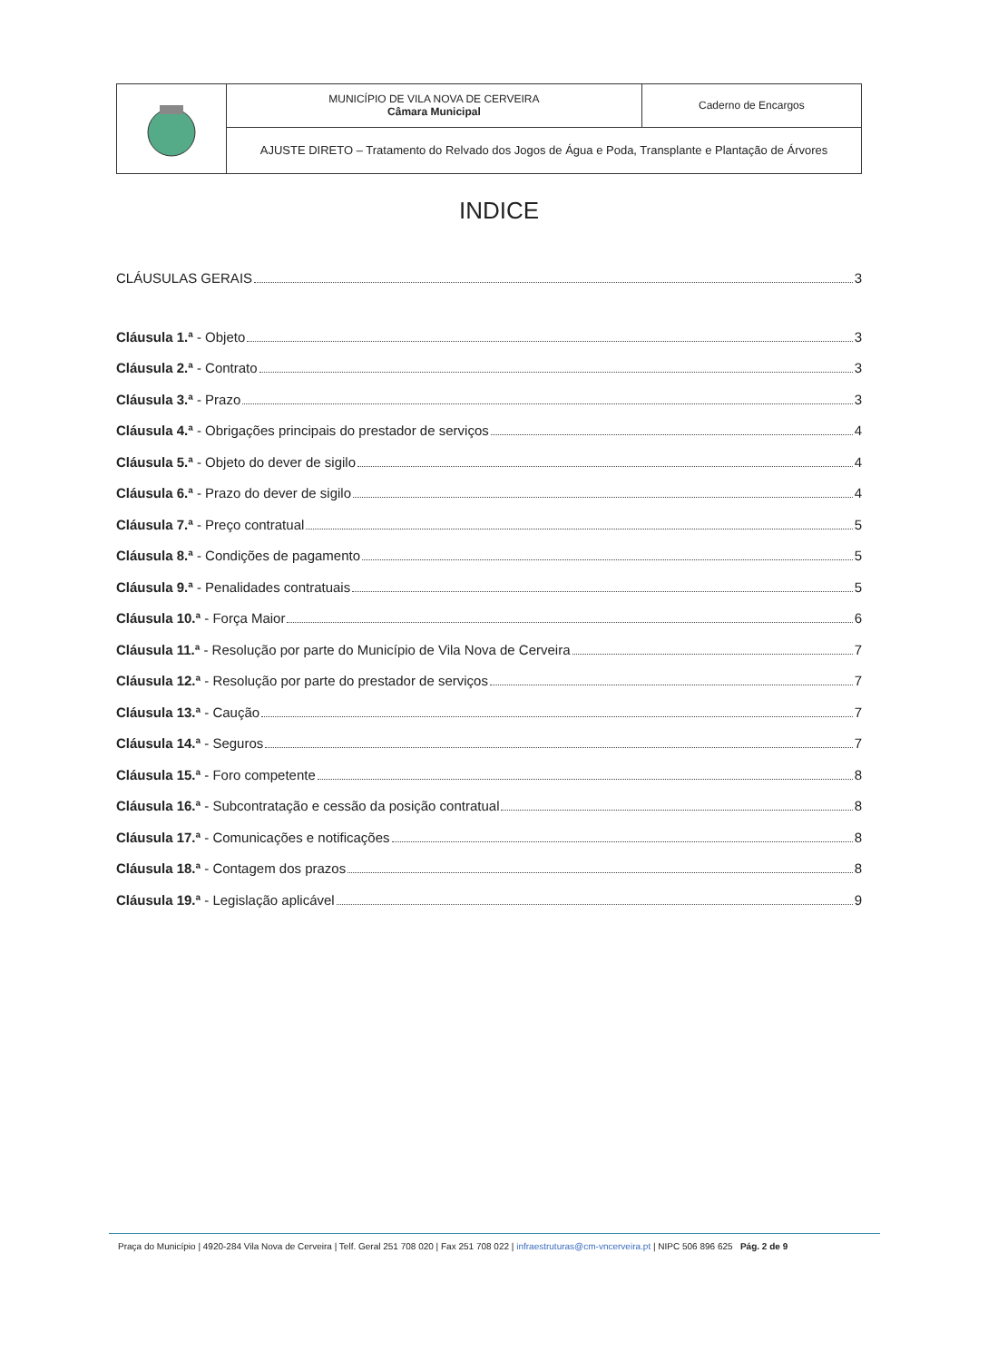| | MUNICÍPIO DE VILA NOVA DE CERVEIRA Câmara Municipal | Caderno de Encargos |
| | AJUSTE DIRETO – Tratamento do Relvado dos Jogos de Água e Poda, Transplante e Plantação de Árvores | |
INDICE
CLÁUSULAS GERAIS 3
Cláusula 1.ª - Objeto 3
Cláusula 2.ª - Contrato 3
Cláusula 3.ª - Prazo 3
Cláusula 4.ª - Obrigações principais do prestador de serviços 4
Cláusula 5.ª - Objeto do dever de sigilo 4
Cláusula 6.ª - Prazo do dever de sigilo 4
Cláusula 7.ª - Preço contratual 5
Cláusula 8.ª - Condições de pagamento 5
Cláusula 9.ª - Penalidades contratuais 5
Cláusula 10.ª - Força Maior 6
Cláusula 11.ª - Resolução por parte do Município de Vila Nova de Cerveira 7
Cláusula 12.ª - Resolução por parte do prestador de serviços 7
Cláusula 13.ª - Caução 7
Cláusula 14.ª - Seguros 7
Cláusula 15.ª - Foro competente 8
Cláusula 16.ª - Subcontratação e cessão da posição contratual 8
Cláusula 17.ª - Comunicações e notificações 8
Cláusula 18.ª - Contagem dos prazos 8
Cláusula 19.ª - Legislação aplicável 9
Praça do Município | 4920-284 Vila Nova de Cerveira | Telf. Geral 251 708 020 | Fax 251 708 022 | infraestruturas@cm-vncerveira.pt | NIPC 506 896 625 Pág. 2 de 9